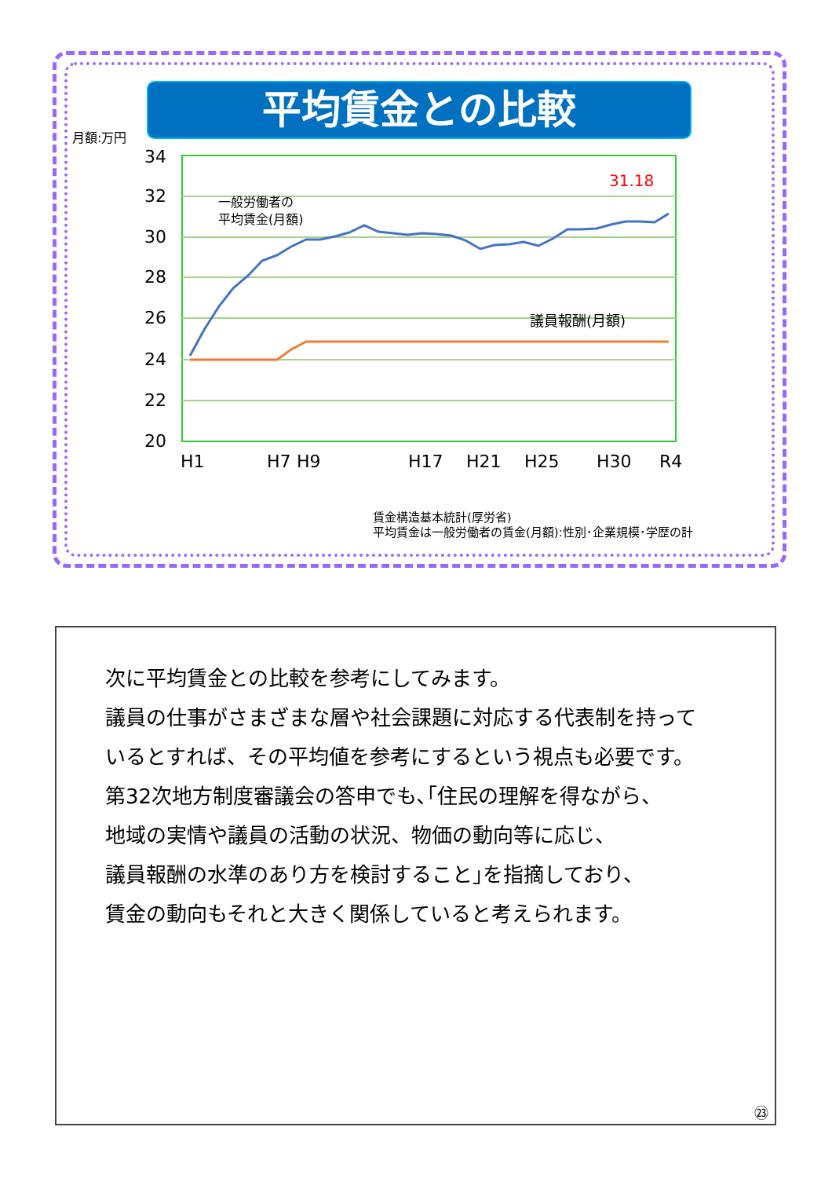平均賃金との比較
月額:万円
34
32
30
28
26
24
22
20
H1
H7
H9
H17
H21
H25
H30
R4
一般労働者の
平均賃金(月額)
議員報酬(月額)
31.18
賃金構造基本統計(厚労省)
平均賃金は一般労働者の賃金(月額):性別･企業規模･学歴の計
次に平均賃金との比較を参考にしてみます。
議員の仕事がさまざまな層や社会課題に対応する代表制を持って
いるとすれば、その平均値を参考にするという視点も必要です。
第32次地方制度審議会の答申でも､｢住民の理解を得ながら、
地域の実情や議員の活動の状況、物価の動向等に応じ、
議員報酬の水準のあり方を検討すること｣を指摘しており、
賃金の動向もそれと大きく関係していると考えられます。
㉓